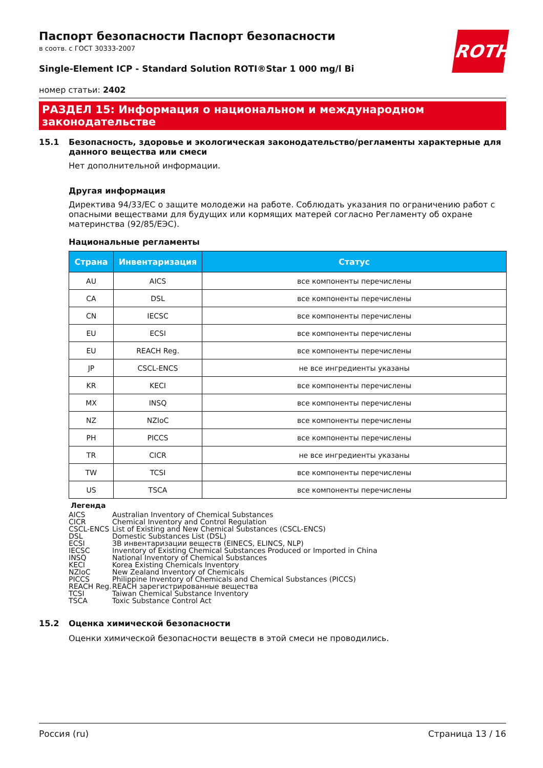ROTH
Паспорт безопасности Паспорт безопасности
в соотв. с ГОСТ 30333-2007
Single-Element ICP - Standard Solution ROTI®Star 1 000 mg/l Bi
номер статьи: 2402
РАЗДЕЛ 15: Информация о национальном и международном законодательстве
15.1 Безопасность, здоровье и экологическая законодательство/регламенты характерные для данного вещества или смеси
Нет дополнительной информации.
Другая информация
Директива 94/33/ЕС о защите молодежи на работе. Соблюдать указания по ограничению работ с опасными веществами для будущих или кормящих матерей согласно Регламенту об охране материнства (92/85/ЕЭС).
Национальные регламенты
| Страна | Инвентаризация | Статус |
| --- | --- | --- |
| AU | AICS | все компоненты перечислены |
| CA | DSL | все компоненты перечислены |
| CN | IECSC | все компоненты перечислены |
| EU | ECSI | все компоненты перечислены |
| EU | REACH Reg. | все компоненты перечислены |
| JP | CSCL-ENCS | не все ингредиенты указаны |
| KR | KECI | все компоненты перечислены |
| MX | INSQ | все компоненты перечислены |
| NZ | NZIoC | все компоненты перечислены |
| PH | PICCS | все компоненты перечислены |
| TR | CICR | не все ингредиенты указаны |
| TW | TCSI | все компоненты перечислены |
| US | TSCA | все компоненты перечислены |
Легенда
AICS Australian Inventory of Chemical Substances
CICR Chemical Inventory and Control Regulation
CSCL-ENCS List of Existing and New Chemical Substances (CSCL-ENCS)
DSL Domestic Substances List (DSL)
ECSI ЗВ инвентаризации веществ (EINECS, ELINCS, NLP)
IECSC Inventory of Existing Chemical Substances Produced or Imported in China
INSQ National Inventory of Chemical Substances
KECI Korea Existing Chemicals Inventory
NZIoC New Zealand Inventory of Chemicals
PICCS Philippine Inventory of Chemicals and Chemical Substances (PICCS)
REACH Reg. REACH зарегистрированные вещества
TCSI Taiwan Chemical Substance Inventory
TSCA Toxic Substance Control Act
15.2 Оценка химической безопасности
Оценки химической безопасности веществ в этой смеси не проводились.
Россия (ru) Страница 13 / 16